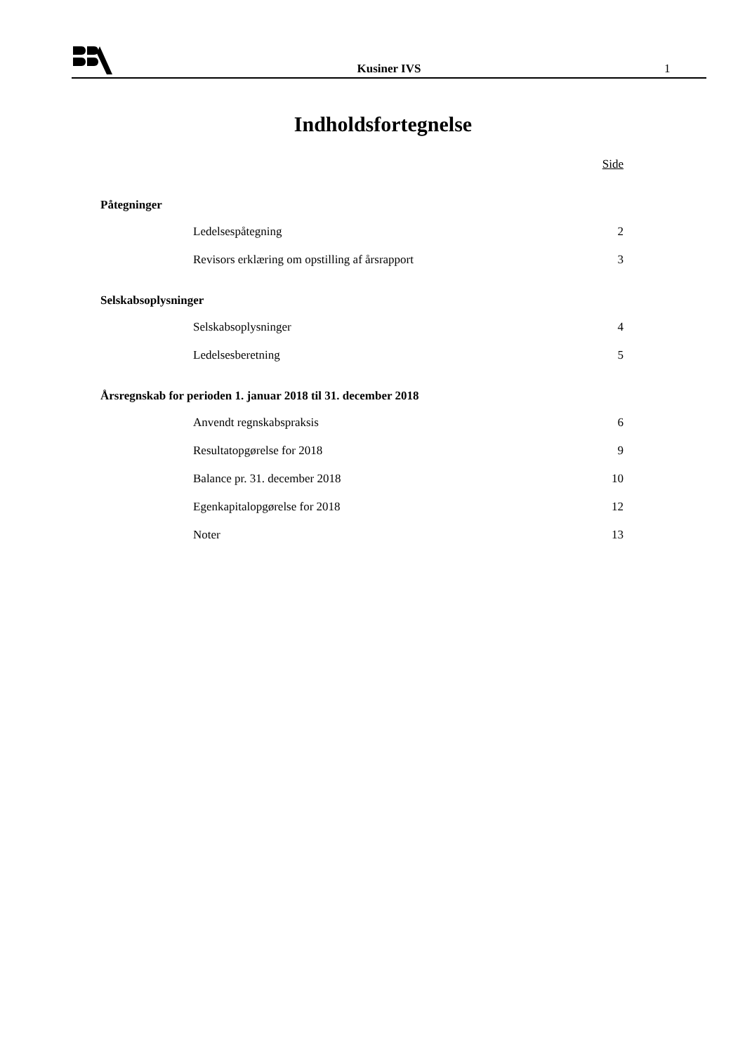Kusiner IVS
1
Indholdsfortegnelse
Side
Påtegninger
Ledelsespåtegning 2
Revisors erklæring om opstilling af årsrapport 3
Selskabsoplysninger
Selskabsoplysninger 4
Ledelsesberetning 5
Årsregnskab for perioden 1. januar 2018 til 31. december 2018
Anvendt regnskabspraksis 6
Resultatopgørelse for 2018 9
Balance pr. 31. december 2018 10
Egenkapitalopgørelse for 2018 12
Noter 13